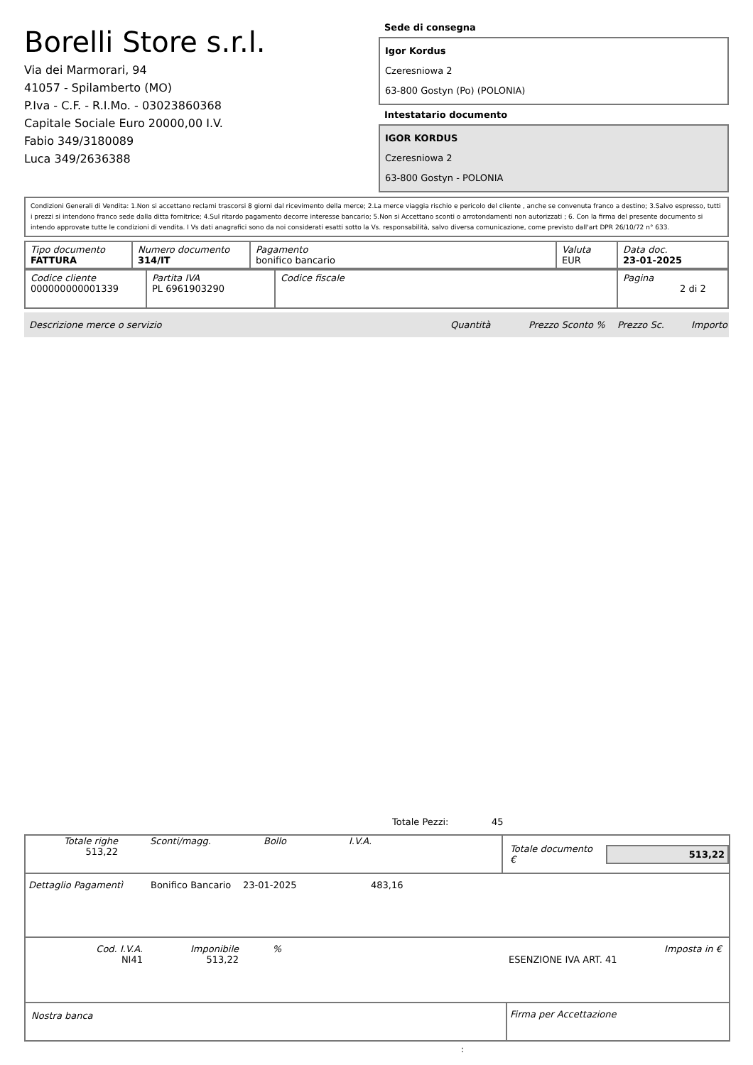Borelli Store s.r.l.
Via dei Marmorari, 94
41057 - Spilamberto (MO)
P.Iva - C.F. - R.I.Mo. - 03023860368
Capitale Sociale Euro 20000,00 I.V.
Fabio 349/3180089
Luca 349/2636388
Sede di consegna
Igor Kordus
Czeresniowa 2
63-800 Gostyn (Po) (POLONIA)
Intestatario documento
IGOR KORDUS
Czeresniowa 2
63-800 Gostyn - POLONIA
Condizioni Generali di Vendita: 1.Non si accettano reclami trascorsi 8 giorni dal ricevimento della merce; 2.La merce viaggia rischio e pericolo del cliente , anche se convenuta franco a destino; 3.Salvo espresso, tutti i prezzi si intendono franco sede dalla ditta fornitrice; 4.Sul ritardo pagamento decorre interesse bancario; 5.Non si Accettano sconti o arrotondamenti non autorizzati ; 6. Con la firma del presente documento si intendo approvate tutte le condizioni di vendita. I Vs dati anagrafici sono da noi considerati esatti sotto la Vs. responsabilità, salvo diversa comunicazione, come previsto dall'art DPR 26/10/72 n° 633.
| Tipo documento FATTURA | Numero documento 314/IT | Pagamento bonifico bancario | Valuta EUR | Data doc. 23-01-2025 |
| Codice cliente 000000000001339 | Partita IVA PL 6961903290 | Codice fiscale | Pagina 2 di 2 |
Descrizione merce o servizio Quantità Prezzo Sconto % Prezzo Sc. Importo
Totale Pezzi: 45
Totale righe
513,22
Sconti/magg. Bollo I.V.A.
Totale documento € 513,22
Dettaglio Pagamentì Bonifico Bancario 23-01-2025 483,16
Cod. I.V.A. Imponibile% Imposta in €
NI41 513,22 ESENZIONE IVA ART. 41
Nostra banca Firma per Accettazione
: